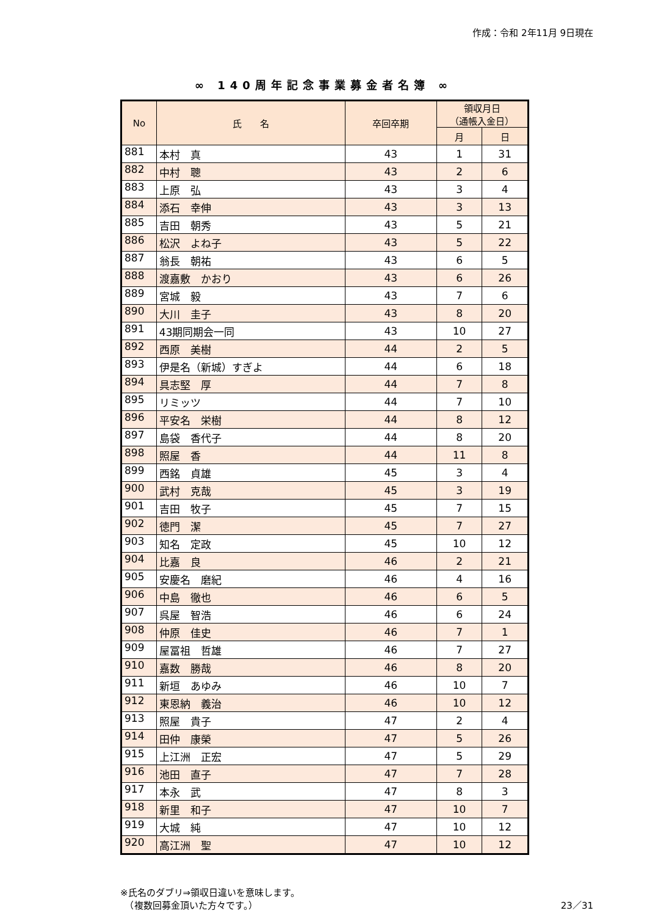作成：令和 2年11月 9日現在
∞ 140周年記念事業募金者名簿 ∞
| No | 氏 名 | 卒回卒期 | 領収月日 （通帳入金日） | |
| --- | --- | --- | --- | --- |
| | | | 月 | 日 |
| 881 | 本村 真 | 43 | 1 | 31 |
| 882 | 中村 聰 | 43 | 2 | 6 |
| 883 | 上原 弘 | 43 | 3 | 4 |
| 884 | 添石 幸伸 | 43 | 3 | 13 |
| 885 | 吉田 朝秀 | 43 | 5 | 21 |
| 886 | 松沢 よね子 | 43 | 5 | 22 |
| 887 | 翁長 朝祐 | 43 | 6 | 5 |
| 888 | 渡嘉敷 かおり | 43 | 6 | 26 |
| 889 | 宮城 毅 | 43 | 7 | 6 |
| 890 | 大川 圭子 | 43 | 8 | 20 |
| 891 | 43期同期会一同 | 43 | 10 | 27 |
| 892 | 西原 美樹 | 44 | 2 | 5 |
| 893 | 伊是名（新城）すぎよ | 44 | 6 | 18 |
| 894 | 具志堅 厚 | 44 | 7 | 8 |
| 895 | リミッツ | 44 | 7 | 10 |
| 896 | 平安名 栄樹 | 44 | 8 | 12 |
| 897 | 島袋 香代子 | 44 | 8 | 20 |
| 898 | 照屋 香 | 44 | 11 | 8 |
| 899 | 西銘 貞雄 | 45 | 3 | 4 |
| 900 | 武村 克哉 | 45 | 3 | 19 |
| 901 | 吉田 牧子 | 45 | 7 | 15 |
| 902 | 徳門 潔 | 45 | 7 | 27 |
| 903 | 知名 定政 | 45 | 10 | 12 |
| 904 | 比嘉 良 | 46 | 2 | 21 |
| 905 | 安慶名 磨紀 | 46 | 4 | 16 |
| 906 | 中島 徹也 | 46 | 6 | 5 |
| 907 | 呉屋 智浩 | 46 | 6 | 24 |
| 908 | 仲原 佳史 | 46 | 7 | 1 |
| 909 | 屋冨祖 哲雄 | 46 | 7 | 27 |
| 910 | 嘉数 勝哉 | 46 | 8 | 20 |
| 911 | 新垣 あゆみ | 46 | 10 | 7 |
| 912 | 東恩納 義治 | 46 | 10 | 12 |
| 913 | 照屋 貴子 | 47 | 2 | 4 |
| 914 | 田仲 康榮 | 47 | 5 | 26 |
| 915 | 上江洲 正宏 | 47 | 5 | 29 |
| 916 | 池田 直子 | 47 | 7 | 28 |
| 917 | 本永 武 | 47 | 8 | 3 |
| 918 | 新里 和子 | 47 | 10 | 7 |
| 919 | 大城 純 | 47 | 10 | 12 |
| 920 | 高江洲 聖 | 47 | 10 | 12 |
※氏名のダブリ⇒領収日違いを意味します。
　（複数回募金頂いた方々です。）
23／31